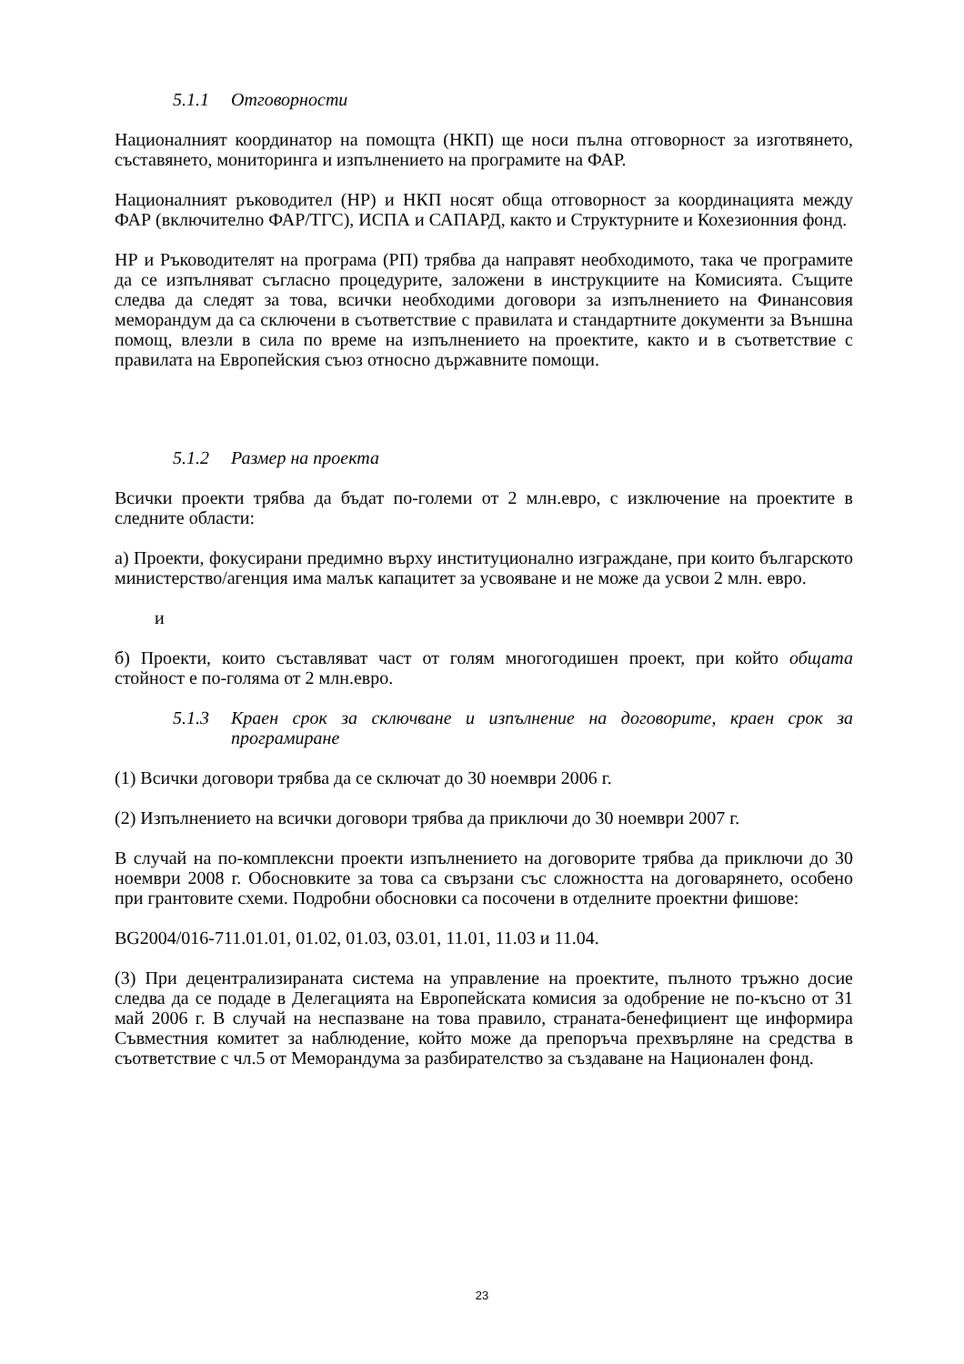5.1.1 Отговорности
Националният координатор на помощта (НКП) ще носи пълна отговорност за изготвянето, съставянето, мониторинга и изпълнението на програмите на ФАР.
Националният ръководител (НР) и НКП носят обща отговорност за координацията между ФАР (включително ФАР/ТГС), ИСПА и САПАРД, както и Структурните и Кохезионния фонд.
НР и Ръководителят на програма (РП) трябва да направят необходимото, така че програмите да се изпълняват съгласно процедурите, заложени в инструкциите на Комисията. Същите следва да следят за това, всички необходими договори за изпълнението на Финансовия меморандум да са сключени в съответствие с правилата и стандартните документи за Външна помощ, влезли в сила по време на изпълнението на проектите, както и в съответствие с правилата на Европейския съюз относно държавните помощи.
5.1.2 Размер на проекта
Всички проекти трябва да бъдат по-големи от 2 млн.евро, с изключение на проектите в следните области:
а) Проекти, фокусирани предимно върху институционално изграждане, при които българското министерство/агенция има малък капацитет за усвояване и не може да усвои 2 млн. евро.
и
б) Проекти, които съставляват част от голям многогодишен проект, при който общата стойност е по-голяма от 2 млн.евро.
5.1.3 Краен срок за сключване и изпълнение на договорите, краен срок за програмиране
(1) Всички договори трябва да се сключат до 30 ноември 2006 г.
(2) Изпълнението на всички договори трябва да приключи до 30 ноември 2007 г.
В случай на по-комплексни проекти изпълнението на договорите трябва да приключи до 30 ноември 2008 г. Обосновките за това са свързани със сложността на договарянето, особено при грантовите схеми. Подробни обосновки са посочени в отделните проектни фишове:
BG2004/016-711.01.01, 01.02, 01.03, 03.01, 11.01, 11.03 и 11.04.
(3) При децентрализираната система на управление на проектите, пълното тръжно досие следва да се подаде в Делегацията на Европейската комисия за одобрение не по-късно от 31 май 2006 г. В случай на неспазване на това правило, страната-бенефициент ще информира Съвместния комитет за наблюдение, който може да препоръча прехвърляне на средства в съответствие с чл.5 от Меморандума за разбирателство за създаване на Национален фонд.
23